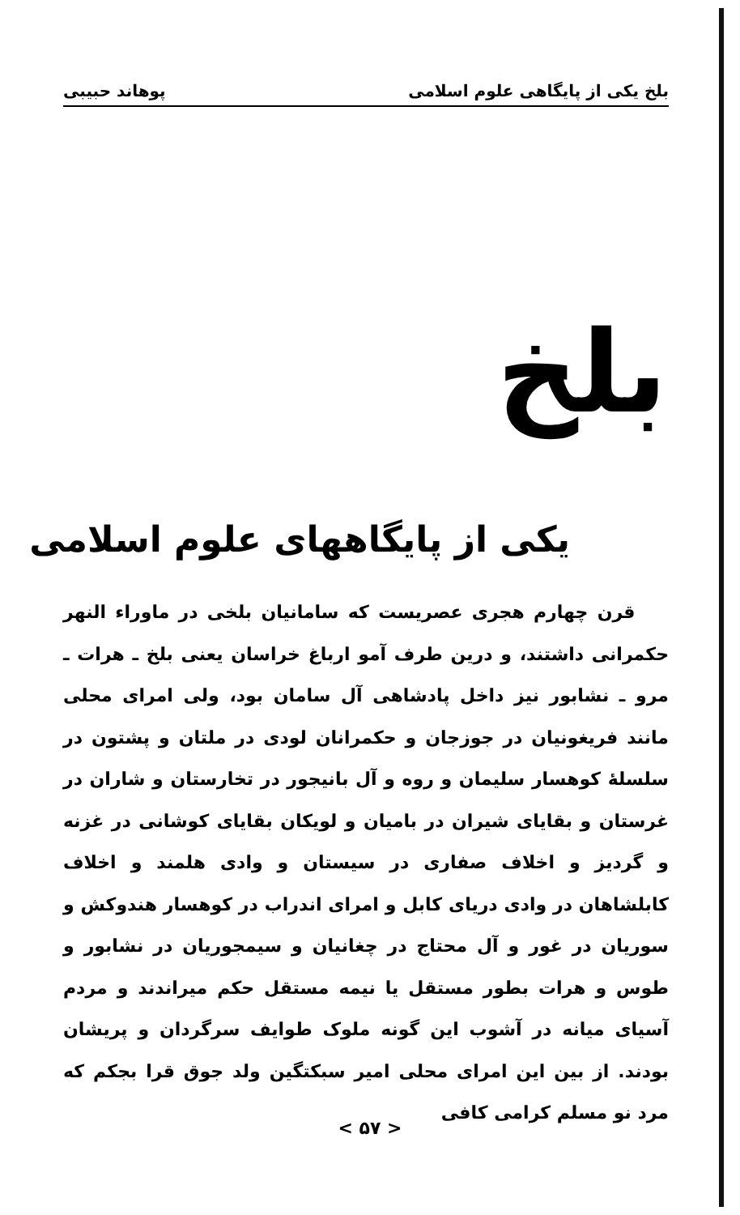بلخ یکی از پایگاهی علوم اسلامی پوهاند حبیبی
بلخ
یکی از پایگاههای علوم اسلامی
قرن چهارم هجری عصریست که سامانیان بلخی در ماوراء النهر حکمرانی داشتند، و درین طرف آمو ارباغ خراسان یعنی بلخ ـ هرات ـ مرو ـ نشابور نیز داخل پادشاهی آل سامان بود، ولی امرای محلی مانند فریغونیان در جوزجان و حکمرانان لودی در ملتان و پشتون در سلسلهٔ کوهسار سلیمان و روه و آل بانیجور در تخارستان و شاران در غرستان و بقایای شیران در بامیان و لویکان بقایای کوشانی در غزنه و گردیز و اخلاف صفاری در سیستان و وادی هلمند و اخلاف کابلشاهان در وادی دریای کابل و امرای اندراب در کوهسار هندوکش و سوریان در غور و آل محتاج در چغانیان و سیمجوریان در نشابور و طوس و هرات بطور مستقل یا نیمه مستقل حکم میراندند و مردم آسیای میانه در آشوب این گونه ملوک طوایف سرگردان و پریشان بودند. از بین این امرای محلی امیر سبکتگین ولد جوق قرا بجکم که مرد نو مسلم کرامی کافی
< ۵۷ >